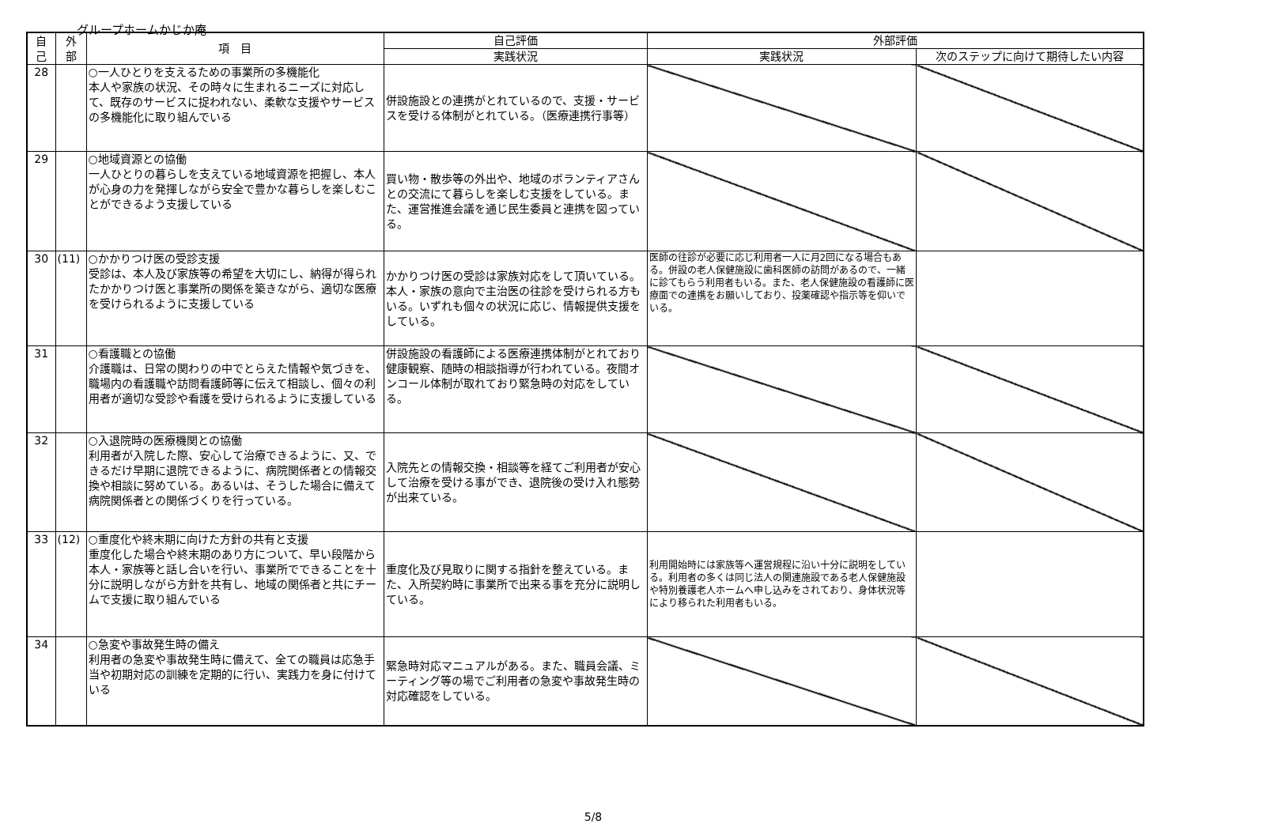グループホームかじか庵
| 自 己 | 外 部 | 項 目 | 自己評価 | 外部評価 | |
| --- | --- | --- | --- | --- | --- |
| | | | 実践状況 | 実践状況 | 次のステップに向けて期待したい内容 |
| 28 | | ○一人ひとりを支えるための事業所の多機能化 本人や家族の状況、その時々に生まれるニーズに対応して、既存のサービスに捉われない、柔軟な支援やサービスの多機能化に取り組んでいる | 併設施設との連携がとれているので、支援・サービスを受ける体制がとれている。（医療連携行事等） | | |
| 29 | | ○地域資源との協働 一人ひとりの暮らしを支えている地域資源を把握し、本人が心身の力を発揮しながら安全で豊かな暮らしを楽しむことができるよう支援している | 買い物・散歩等の外出や、地域のボランティアさんとの交流にて暮らしを楽しむ支援をしている。また、運営推進会議を通じ民生委員と連携を図っている。 | | |
| 30 | (11) | ○かかりつけ医の受診支援 受診は、本人及び家族等の希望を大切にし、納得が得られたかかりつけ医と事業所の関係を築きながら、適切な医療を受けられるように支援している | かかりつけ医の受診は家族対応をして頂いている。本人・家族の意向で主治医の往診を受けられる方もいる。いずれも個々の状況に応じ、情報提供支援をしている。 | 医師の往診が必要に応じ利用者一人に月2回になる場合もある。併設の老人保健施設に歯科医師の訪問があるので、一緒に診てもらう利用者もいる。また、老人保健施設の看護師に医療面での連携をお願いしており、投薬確認や指示等を仰いでいる。 | |
| 31 | | ○看護職との協働 介護職は、日常の関わりの中でとらえた情報や気づきを、職場内の看護職や訪問看護師等に伝えて相談し、個々の利用者が適切な受診や看護を受けられるように支援している | 併設施設の看護師による医療連携体制がとれており健康観察、随時の相談指導が行われている。夜間オンコール体制が取れており緊急時の対応をしている。 | | |
| 32 | | ○入退院時の医療機関との協働 利用者が入院した際、安心して治療できるように、又、できるだけ早期に退院できるように、病院関係者との情報交換や相談に努めている。あるいは、そうした場合に備えて病院関係者との関係づくりを行っている。 | 入院先との情報交換・相談等を経てご利用者が安心して治療を受ける事ができ、退院後の受け入れ態勢が出来ている。 | | |
| 33 | (12) | ○重度化や終末期に向けた方針の共有と支援 重度化した場合や終末期のあり方について、早い段階から本人・家族等と話し合いを行い、事業所でできることを十分に説明しながら方針を共有し、地域の関係者と共にチームで支援に取り組んでいる | 重度化及び見取りに関する指針を整えている。また、入所契約時に事業所で出来る事を充分に説明している。 | 利用開始時には家族等へ運営規程に沿い十分に説明をしている。利用者の多くは同じ法人の関連施設である老人保健施設や特別養護老人ホームへ申し込みをされており、身体状況等により移られた利用者もいる。 | |
| 34 | | ○急変や事故発生時の備え 利用者の急変や事故発生時に備えて、全ての職員は応急手当や初期対応の訓練を定期的に行い、実践力を身に付けている | 緊急時対応マニュアルがある。また、職員会議、ミーティング等の場でご利用者の急変や事故発生時の対応確認をしている。 | | |
5/8